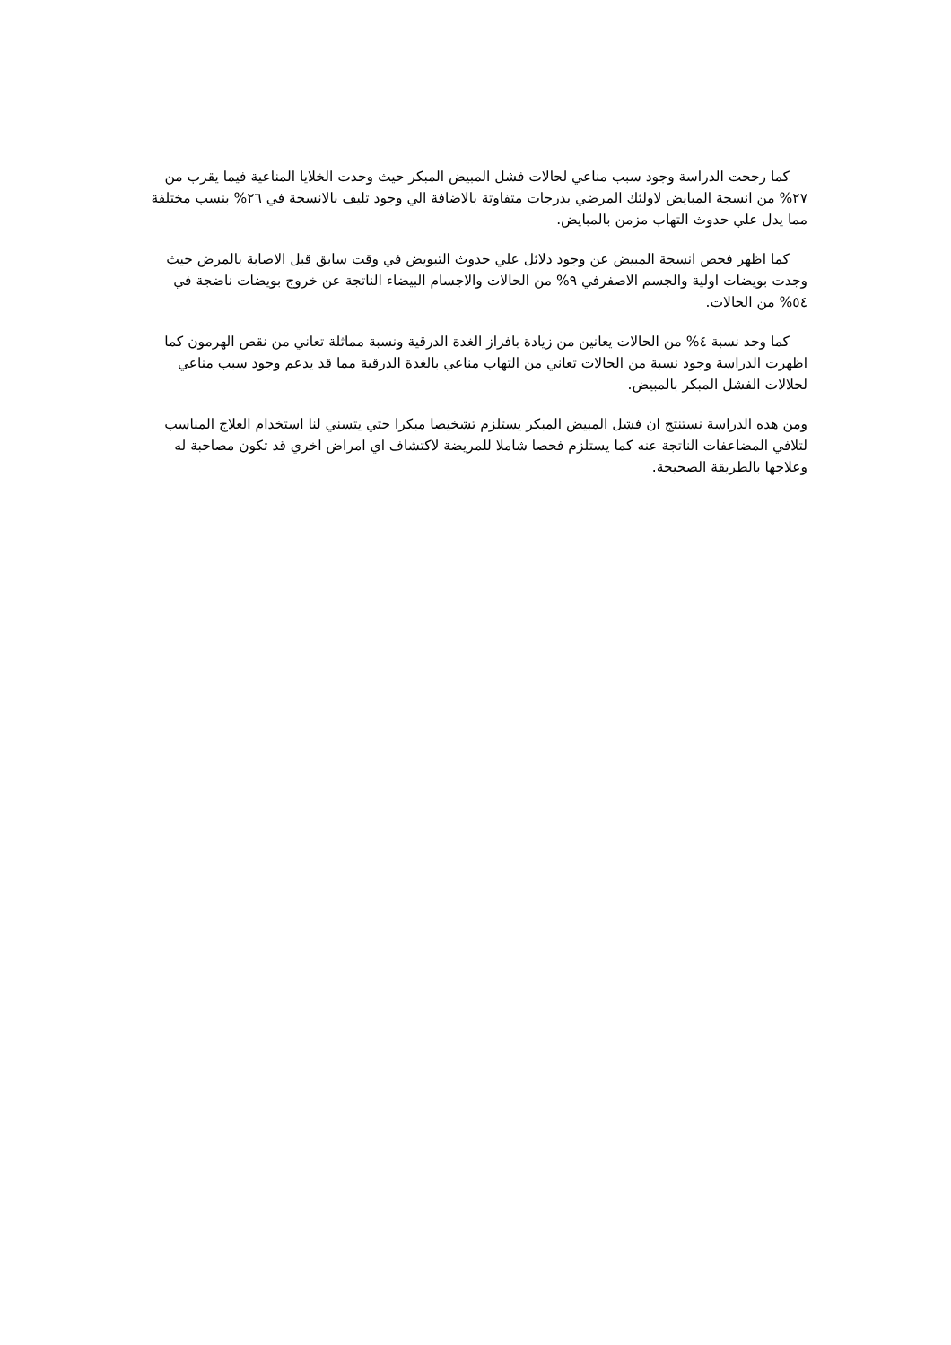كما رجحت الدراسة وجود سبب مناعي لحالات فشل المبيض المبكر حيث وجدت الخلايا المناعية فيما يقرب من ٢٧% من انسجة المبايض لاولئك المرضي بدرجات متفاوتة بالاضافة الي وجود تليف بالانسجة في ٢٦% بنسب مختلفة مما يدل علي حدوث التهاب مزمن بالمبايض.
كما اظهر فحص انسجة المبيض عن وجود دلائل علي حدوث التبويض في وقت سابق قبل الاصابة بالمرض حيث وجدت بويضات اولية والجسم الاصفرفي ٩% من الحالات والاجسام البيضاء الناتجة عن خروج بويضات ناضجة في ٥٤% من الحالات.
كما وجد نسبة ٤% من الحالات يعانين من زيادة بافراز الغدة الدرقية ونسبة مماثلة تعاني من نقص الهرمون كما اظهرت الدراسة وجود نسبة من الحالات تعاني من التهاب مناعي بالغدة الدرقية مما قد يدعم وجود سبب مناعي لحلالات الفشل المبكر بالمبيض.
ومن هذه الدراسة نستنتج ان فشل المبيض المبكر يستلزم تشخيصا مبكرا حتي يتسني لنا استخدام العلاج المناسب لتلافي المضاعفات الناتجة عنه كما يستلزم فحصا شاملا للمريضة لاكتشاف اي امراض اخري قد تكون مصاحبة له وعلاجها بالطريقة الصحيحة.